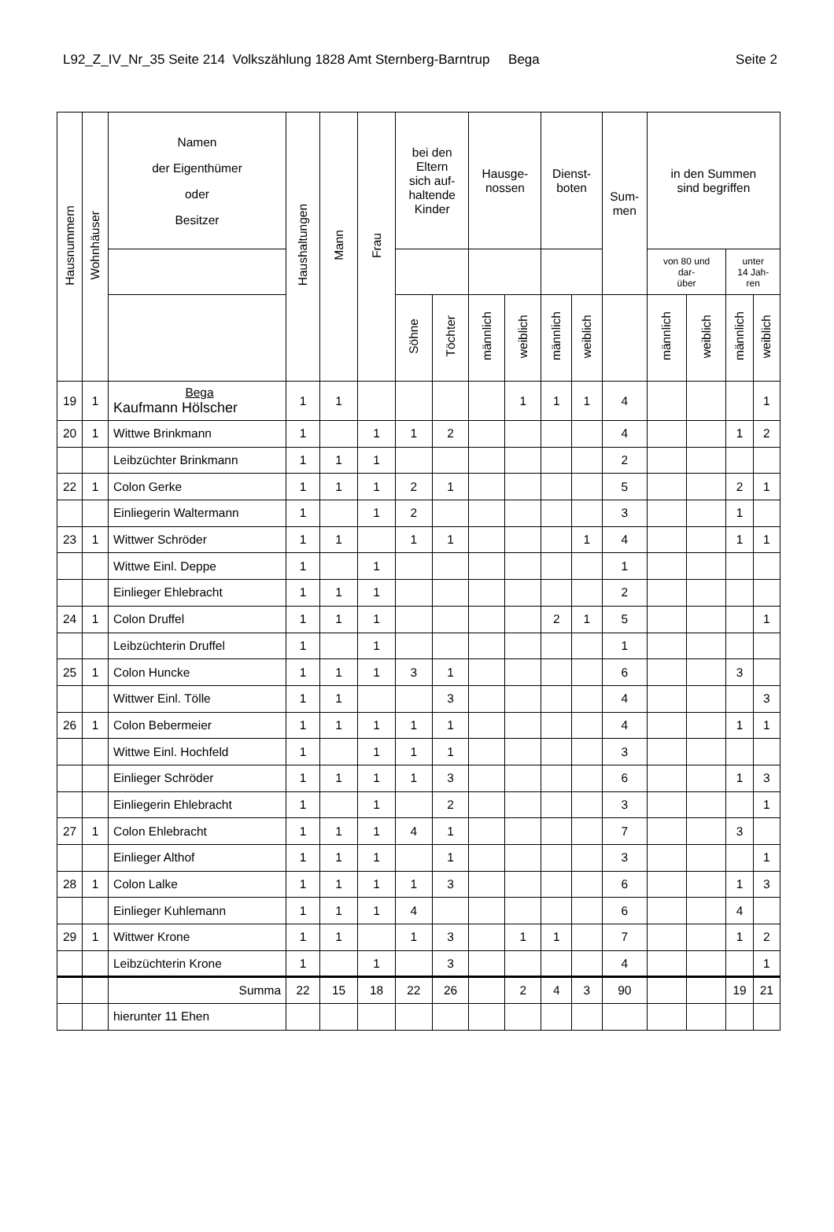L92_Z_IV_Nr_35 Seite 214 Volkszählung 1828 Amt Sternberg-Barntrup Bega Seite 2
| Hausnummern | Wohnhäuser | Namen der Eigenthümer oder Besitzer | Haushaltungen | Mann | Frau | bei den Eltern sich auf- haltende Kinder | | Hausge- nossen | | Dienst- boten | | Sum- men | in den Summen sind begriffen | | | |
| --- | --- | --- | --- | --- | --- | --- | --- | --- | --- | --- | --- | --- | --- | --- | --- | --- |
| | | | | | | | | | | | | | von 80 und dar- über | | unter 14 Jah- ren | |
| | | | | | | Söhne | Töchter | männlich | weiblich | männlich | weiblich | | männlich | weiblich | männlich | weiblich |
| 19 | 1 | Bega Kaufmann Hölscher | 1 | 1 | | | | | 1 | 1 | 1 | 4 | | | | 1 |
| 20 | 1 | Wittwe Brinkmann | 1 | | 1 | 1 | 2 | | | | | 4 | | | 1 | 2 |
| | | Leibzüchter Brinkmann | 1 | 1 | 1 | | | | | | | 2 | | | | |
| 22 | 1 | Colon Gerke | 1 | 1 | 1 | 2 | 1 | | | | | 5 | | | 2 | 1 |
| | | Einliegerin Waltermann | 1 | | 1 | 2 | | | | | | 3 | | | 1 | |
| 23 | 1 | Wittwer Schröder | 1 | 1 | | 1 | 1 | | | | 1 | 4 | | | 1 | 1 |
| | | Wittwe Einl. Deppe | 1 | | 1 | | | | | | | 1 | | | | |
| | | Einlieger Ehlebracht | 1 | 1 | 1 | | | | | | | 2 | | | | |
| 24 | 1 | Colon Druffel | 1 | 1 | 1 | | | | | 2 | 1 | 5 | | | | 1 |
| | | Leibzüchterin Druffel | 1 | | 1 | | | | | | | 1 | | | | |
| 25 | 1 | Colon Huncke | 1 | 1 | 1 | 3 | 1 | | | | | 6 | | | 3 | |
| | | Wittwer Einl. Tölle | 1 | 1 | | | 3 | | | | | 4 | | | | 3 |
| 26 | 1 | Colon Bebermeier | 1 | 1 | 1 | 1 | 1 | | | | | 4 | | | 1 | 1 |
| | | Wittwe Einl. Hochfeld | 1 | | 1 | 1 | 1 | | | | | 3 | | | | |
| | | Einlieger Schröder | 1 | 1 | 1 | 1 | 3 | | | | | 6 | | | 1 | 3 |
| | | Einliegerin Ehlebracht | 1 | | 1 | | 2 | | | | | 3 | | | | 1 |
| 27 | 1 | Colon Ehlebracht | 1 | 1 | 1 | 4 | 1 | | | | | 7 | | | 3 | |
| | | Einlieger Althof | 1 | 1 | 1 | | 1 | | | | | 3 | | | | 1 |
| 28 | 1 | Colon Lalke | 1 | 1 | 1 | 1 | 3 | | | | | 6 | | | 1 | 3 |
| | | Einlieger Kuhlemann | 1 | 1 | 1 | 4 | | | | | | 6 | | | 4 | |
| 29 | 1 | Wittwer Krone | 1 | 1 | | 1 | 3 | | 1 | 1 | | 7 | | | 1 | 2 |
| | | Leibzüchterin Krone | 1 | | 1 | | 3 | | | | | 4 | | | | 1 |
| | | Summa | 22 | 15 | 18 | 22 | 26 | | 2 | 4 | 3 | 90 | | | 19 | 21 |
| | | hierunter 11 Ehen | | | | | | | | | | | | | | |